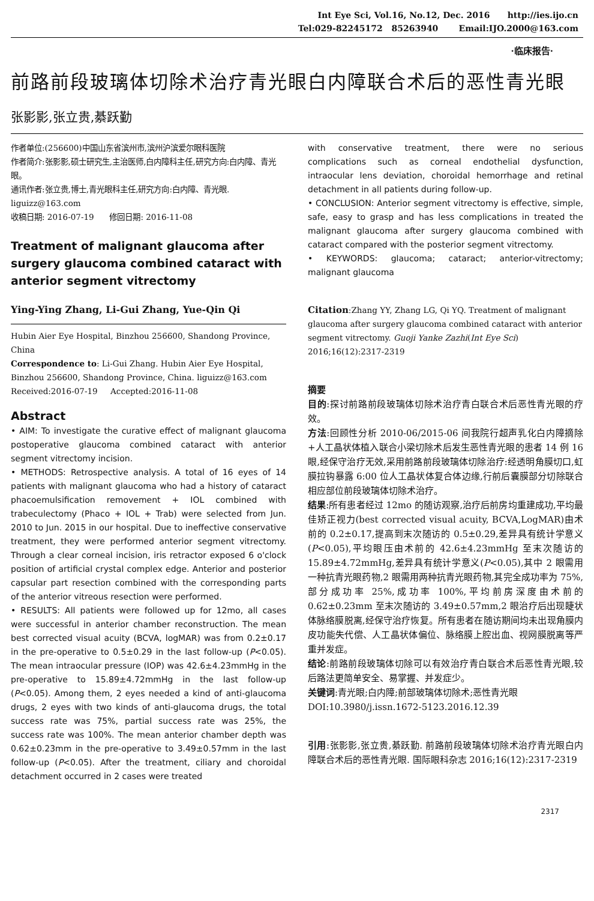Int Eye Sci, Vol.16, No.12, Dec. 2016 http://ies.ijo.cn
Tel:029-82245172 85263940 Email:IJO.2000@163.com
·临床报告·
前路前段玻璃体切除术治疗青光眼白内障联合术后的恶性青光眼
张影影,张立贵,綦跃勤
作者单位:(256600)中国山东省滨州市,滨州沪滨爱尔眼科医院
作者简介:张影影,硕士研究生,主治医师,白内障科主任,研究方向:白内障、青光眼。
通讯作者:张立贵,博士,青光眼科主任,研究方向:白内障、青光眼. liguizz@163.com
收稿日期: 2016-07-19 修回日期: 2016-11-08
Treatment of malignant glaucoma after surgery glaucoma combined cataract with anterior segment vitrectomy
Ying-Ying Zhang, Li-Gui Zhang, Yue-Qin Qi
Hubin Aier Eye Hospital, Binzhou 256600, Shandong Province, China
Correspondence to: Li-Gui Zhang. Hubin Aier Eye Hospital, Binzhou 256600, Shandong Province, China. liguizz@163.com
Received:2016-07-19 Accepted:2016-11-08
Abstract
• AIM: To investigate the curative effect of malignant glaucoma postoperative glaucoma combined cataract with anterior segment vitrectomy incision.
• METHODS: Retrospective analysis. A total of 16 eyes of 14 patients with malignant glaucoma who had a history of cataract phacoemulsification removement + IOL combined with trabeculectomy (Phaco + IOL + Trab) were selected from Jun. 2010 to Jun. 2015 in our hospital. Due to ineffective conservative treatment, they were performed anterior segment vitrectomy. Through a clear corneal incision, iris retractor exposed 6 o'clock position of artificial crystal complex edge. Anterior and posterior capsular part resection combined with the corresponding parts of the anterior vitreous resection were performed.
• RESULTS: All patients were followed up for 12mo, all cases were successful in anterior chamber reconstruction. The mean best corrected visual acuity (BCVA, logMAR) was from 0.2±0.17 in the pre-operative to 0.5±0.29 in the last follow-up (P<0.05). The mean intraocular pressure (IOP) was 42.6±4.23mmHg in the pre-operative to 15.89±4.72mmHg in the last follow-up (P<0.05). Among them, 2 eyes needed a kind of anti-glaucoma drugs, 2 eyes with two kinds of anti-glaucoma drugs, the total success rate was 75%, partial success rate was 25%, the success rate was 100%. The mean anterior chamber depth was 0.62±0.23mm in the pre-operative to 3.49±0.57mm in the last follow-up (P<0.05). After the treatment, ciliary and choroidal detachment occurred in 2 cases were treated
with conservative treatment, there were no serious complications such as corneal endothelial dysfunction, intraocular lens deviation, choroidal hemorrhage and retinal detachment in all patients during follow-up.
• CONCLUSION: Anterior segment vitrectomy is effective, simple, safe, easy to grasp and has less complications in treated the malignant glaucoma after surgery glaucoma combined with cataract compared with the posterior segment vitrectomy.
• KEYWORDS: glaucoma; cataract; anterior-vitrectomy; malignant glaucoma
Citation:Zhang YY, Zhang LG, Qi YQ. Treatment of malignant glaucoma after surgery glaucoma combined cataract with anterior segment vitrectomy. Guoji Yanke Zazhi(Int Eye Sci) 2016;16(12):2317-2319
摘要
目的:探讨前路前段玻璃体切除术治疗青白联合术后恶性青光眼的疗效。
方法:回顾性分析 2010-06/2015-06 间我院行超声乳化白内障摘除+人工晶状体植入联合小梁切除术后发生恶性青光眼的患者 14 例 16 眼,经保守治疗无效,采用前路前段玻璃体切除治疗:经透明角膜切口,虹膜拉钩暴露 6:00 位人工晶状体复合体边缘,行前后囊膜部分切除联合相应部位前段玻璃体切除术治疗。
结果:所有患者经过 12mo 的随访观察,治疗后前房均重建成功,平均最佳矫正视力(best corrected visual acuity, BCVA,LogMAR)由术前的 0.2±0.17,提高到末次随访的 0.5±0.29,差异具有统计学意义(P<0.05),平均眼压由术前的 42.6±4.23mmHg 至末次随访的 15.89±4.72mmHg,差异具有统计学意义(P<0.05),其中 2 眼需用一种抗青光眼药物,2 眼需用两种抗青光眼药物,其完全成功率为 75%,部分成功率 25%,成功率 100%,平均前房深度由术前的 0.62±0.23mm 至末次随访的 3.49±0.57mm,2 眼治疗后出现睫状体脉络膜脱离,经保守治疗恢复。所有患者在随访期间均未出现角膜内皮功能失代偿、人工晶状体偏位、脉络膜上腔出血、视网膜脱离等严重并发症。
结论:前路前段玻璃体切除可以有效治疗青白联合术后恶性青光眼,较后路法更简单安全、易掌握、并发症少。
关键词:青光眼;白内障;前部玻璃体切除术;恶性青光眼
DOI:10.3980/j.issn.1672-5123.2016.12.39
引用:张影影,张立贵,綦跃勤. 前路前段玻璃体切除术治疗青光眼白内障联合术后的恶性青光眼. 国际眼科杂志 2016;16(12):2317-2319
2317